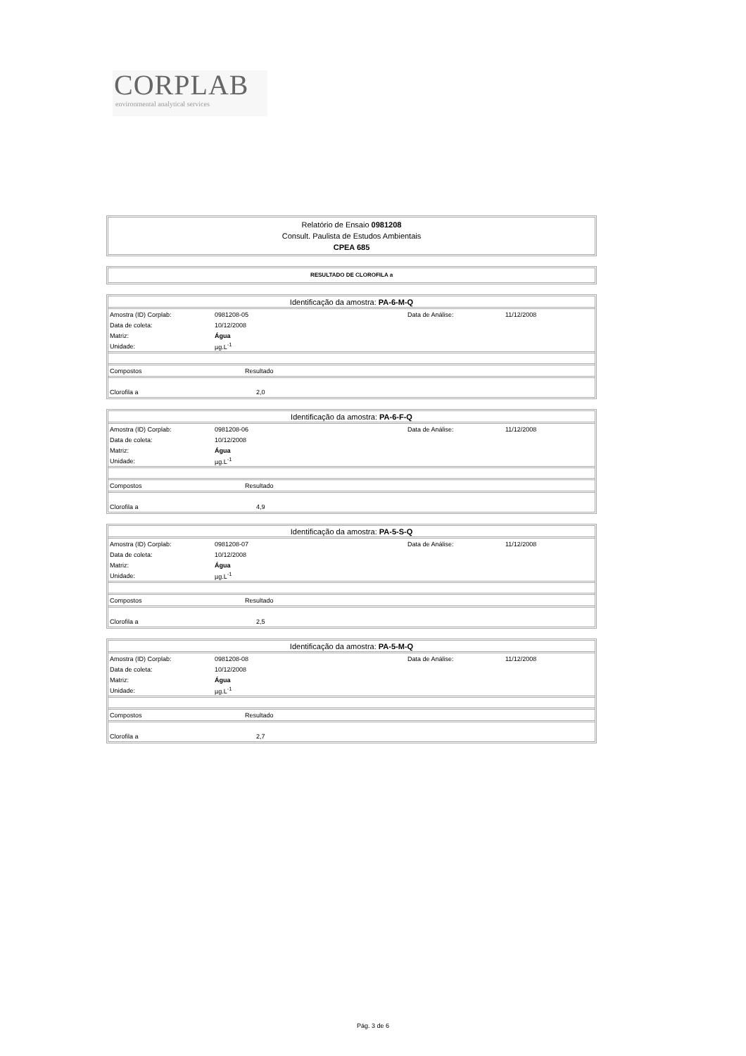CORPLAB
environmental analytical services
Relatório de Ensaio 0981208
Consult. Paulista de Estudos Ambientais
CPEA 685
RESULTADO DE CLOROFILA a
| Identificação da amostra: PA-6-M-Q | | | |
| Amostra (ID) Corplab: | 0981208-05 | Data de Análise: | 11/12/2008 |
| Data de coleta: | 10/12/2008 | | |
| Matriz: | Água | | |
| Unidade: | µg.L<sup>-1</sup> | | |
| Compostos | Resultado | | |
| Clorofila a | 2,0 | | |
| Identificação da amostra: PA-6-F-Q | | | |
| Amostra (ID) Corplab: | 0981208-06 | Data de Análise: | 11/12/2008 |
| Data de coleta: | 10/12/2008 | | |
| Matriz: | Água | | |
| Unidade: | µg.L<sup>-1</sup> | | |
| Compostos | Resultado | | |
| Clorofila a | 4,9 | | |
| Identificação da amostra: PA-5-S-Q | | | |
| Amostra (ID) Corplab: | 0981208-07 | Data de Análise: | 11/12/2008 |
| Data de coleta: | 10/12/2008 | | |
| Matriz: | Água | | |
| Unidade: | µg.L<sup>-1</sup> | | |
| Compostos | Resultado | | |
| Clorofila a | 2,5 | | |
| Identificação da amostra: PA-5-M-Q | | | |
| Amostra (ID) Corplab: | 0981208-08 | Data de Análise: | 11/12/2008 |
| Data de coleta: | 10/12/2008 | | |
| Matriz: | Água | | |
| Unidade: | µg.L<sup>-1</sup> | | |
| Compostos | Resultado | | |
| Clorofila a | 2,7 | | |
Pág. 3 de 6